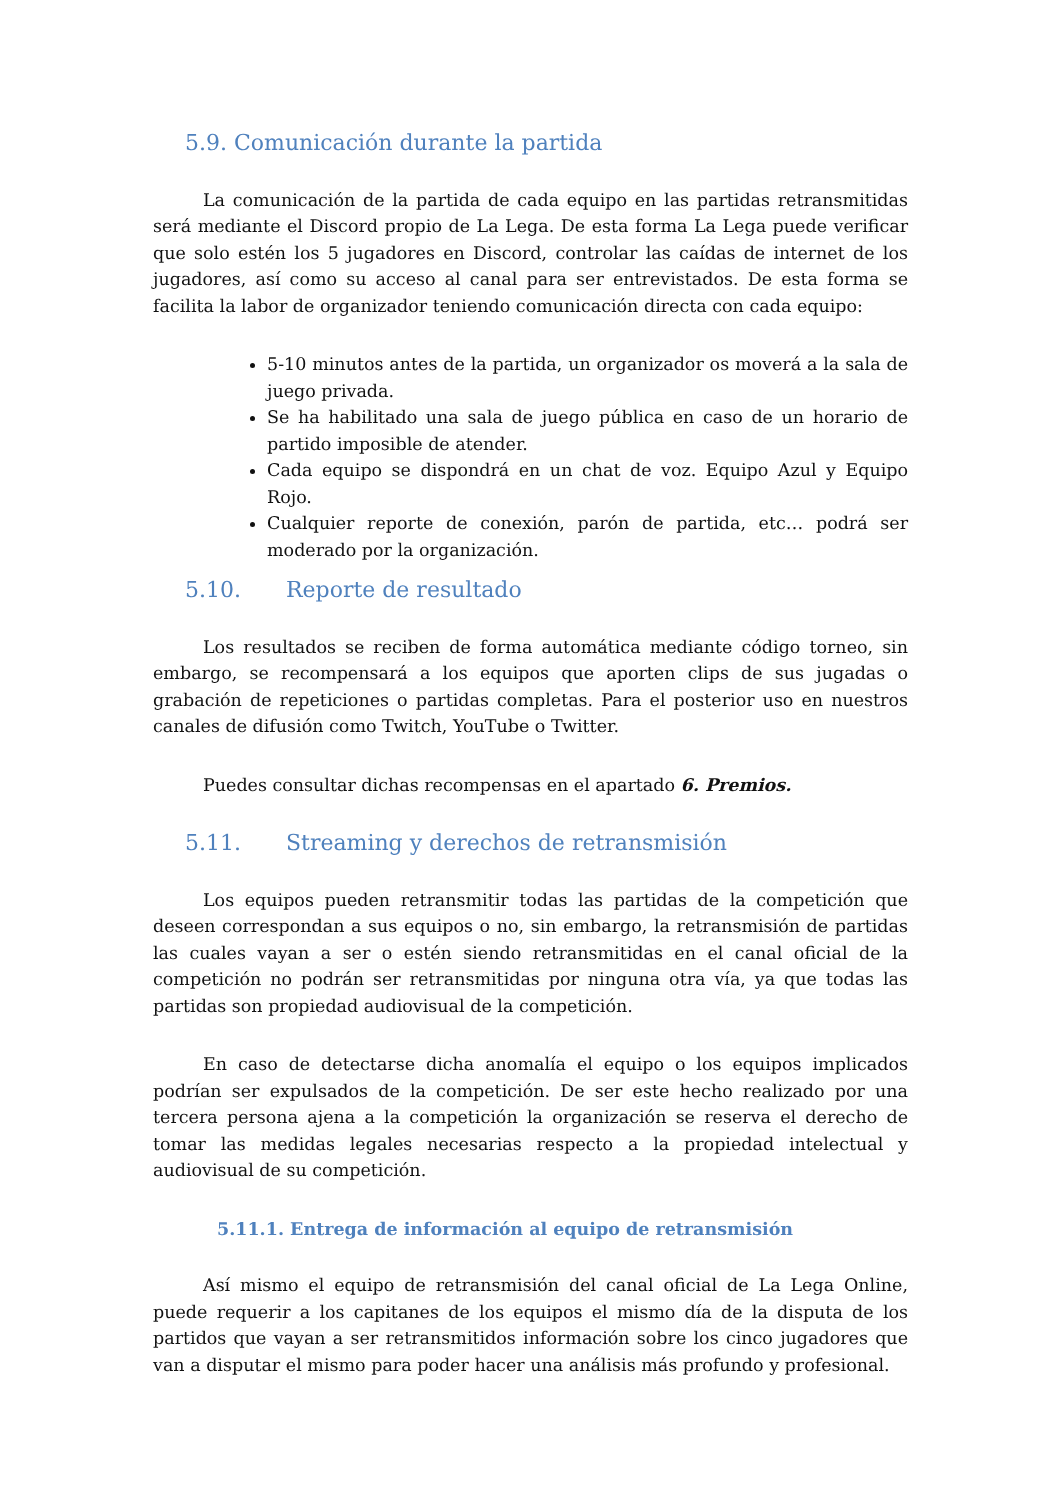5.9. Comunicación durante la partida
La comunicación de la partida de cada equipo en las partidas retransmitidas será mediante el Discord propio de La Lega. De esta forma La Lega puede verificar que solo estén los 5 jugadores en Discord, controlar las caídas de internet de los jugadores, así como su acceso al canal para ser entrevistados. De esta forma se facilita la labor de organizador teniendo comunicación directa con cada equipo:
5-10 minutos antes de la partida, un organizador os moverá a la sala de juego privada.
Se ha habilitado una sala de juego pública en caso de un horario de partido imposible de atender.
Cada equipo se dispondrá en un chat de voz. Equipo Azul y Equipo Rojo.
Cualquier reporte de conexión, parón de partida, etc… podrá ser moderado por la organización.
5.10. Reporte de resultado
Los resultados se reciben de forma automática mediante código torneo, sin embargo, se recompensará a los equipos que aporten clips de sus jugadas o grabación de repeticiones o partidas completas. Para el posterior uso en nuestros canales de difusión como Twitch, YouTube o Twitter.
Puedes consultar dichas recompensas en el apartado 6. Premios.
5.11. Streaming y derechos de retransmisión
Los equipos pueden retransmitir todas las partidas de la competición que deseen correspondan a sus equipos o no, sin embargo, la retransmisión de partidas las cuales vayan a ser o estén siendo retransmitidas en el canal oficial de la competición no podrán ser retransmitidas por ninguna otra vía, ya que todas las partidas son propiedad audiovisual de la competición.
En caso de detectarse dicha anomalía el equipo o los equipos implicados podrían ser expulsados de la competición. De ser este hecho realizado por una tercera persona ajena a la competición la organización se reserva el derecho de tomar las medidas legales necesarias respecto a la propiedad intelectual y audiovisual de su competición.
5.11.1. Entrega de información al equipo de retransmisión
Así mismo el equipo de retransmisión del canal oficial de La Lega Online, puede requerir a los capitanes de los equipos el mismo día de la disputa de los partidos que vayan a ser retransmitidos información sobre los cinco jugadores que van a disputar el mismo para poder hacer una análisis más profundo y profesional.